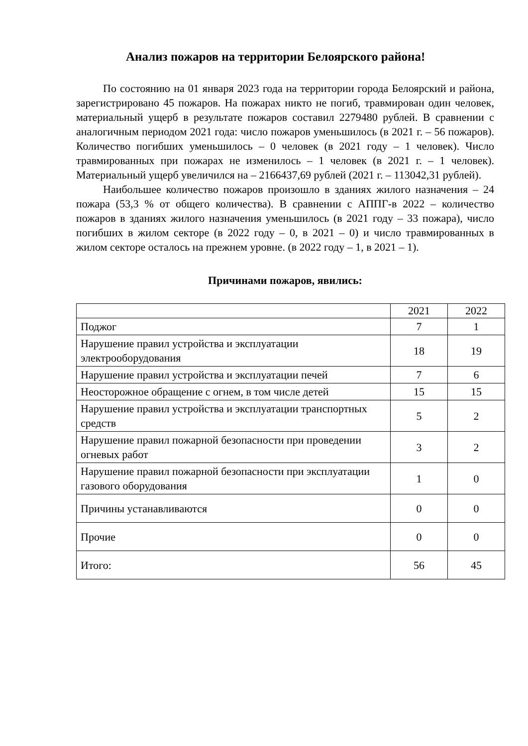Анализ пожаров на территории Белоярского района!
По состоянию на 01 января 2023 года на территории города Белоярский и района, зарегистрировано 45 пожаров. На пожарах никто не погиб, травмирован один человек, материальный ущерб в результате пожаров составил 2279480 рублей. В сравнении с аналогичным периодом 2021 года: число пожаров уменьшилось (в 2021 г. – 56 пожаров). Количество погибших уменьшилось – 0 человек (в 2021 году – 1 человек). Число травмированных при пожарах не изменилось – 1 человек (в 2021 г. – 1 человек). Материальный ущерб увеличился на – 2166437,69 рублей (2021 г. – 113042,31 рублей).
Наибольшее количество пожаров произошло в зданиях жилого назначения – 24 пожара (53,3 % от общего количества). В сравнении с АППГ-в 2022 – количество пожаров в зданиях жилого назначения уменьшилось (в 2021 году – 33 пожара), число погибших в жилом секторе (в 2022 году – 0, в 2021 – 0) и число травмированных в жилом секторе осталось на прежнем уровне. (в 2022 году – 1, в 2021 – 1).
Причинами пожаров, явились:
| | 2021 | 2022 |
| --- | --- | --- |
| Поджог | 7 | 1 |
| Нарушение правил устройства и эксплуатации электрооборудования | 18 | 19 |
| Нарушение правил устройства и эксплуатации печей | 7 | 6 |
| Неосторожное обращение с огнем, в том числе детей | 15 | 15 |
| Нарушение правил устройства и эксплуатации транспортных средств | 5 | 2 |
| Нарушение правил пожарной безопасности при проведении огневых работ | 3 | 2 |
| Нарушение правил пожарной безопасности при эксплуатации газового оборудования | 1 | 0 |
| Причины устанавливаются | 0 | 0 |
| Прочие | 0 | 0 |
| Итого: | 56 | 45 |